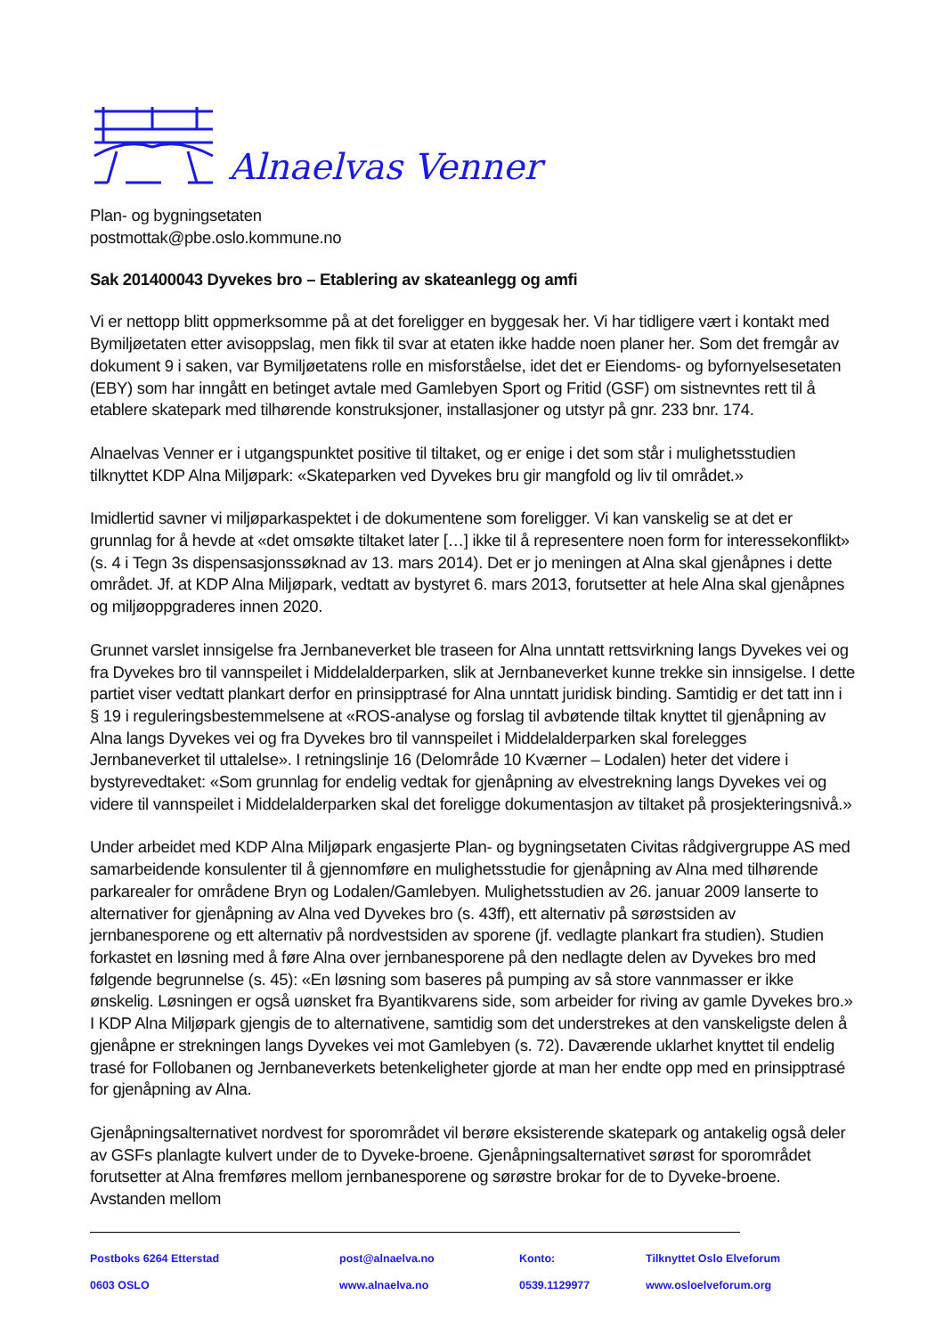Alnaelvas Venner
Plan- og bygningsetaten
postmottak@pbe.oslo.kommune.no
Sak 201400043 Dyvekes bro – Etablering av skateanlegg og amfi
Vi er nettopp blitt oppmerksomme på at det foreligger en byggesak her. Vi har tidligere vært i kontakt med Bymiljøetaten etter avisoppslag, men fikk til svar at etaten ikke hadde noen planer her. Som det fremgår av dokument 9 i saken, var Bymiljøetatens rolle en misforståelse, idet det er Eiendoms- og byfornyelsesetaten (EBY) som har inngått en betinget avtale med Gamlebyen Sport og Fritid (GSF) om sistnevntes rett til å etablere skatepark med tilhørende konstruksjoner, installasjoner og utstyr på gnr. 233 bnr. 174.
Alnaelvas Venner er i utgangspunktet positive til tiltaket, og er enige i det som står i mulighetsstudien tilknyttet KDP Alna Miljøpark: «Skateparken ved Dyvekes bru gir mangfold og liv til området.»
Imidlertid savner vi miljøparkaspektet i de dokumentene som foreligger. Vi kan vanskelig se at det er grunnlag for å hevde at «det omsøkte tiltaket later […] ikke til å representere noen form for interessekonflikt» (s. 4 i Tegn 3s dispensasjonssøknad av 13. mars 2014). Det er jo meningen at Alna skal gjenåpnes i dette området. Jf. at KDP Alna Miljøpark, vedtatt av bystyret 6. mars 2013, forutsetter at hele Alna skal gjenåpnes og miljøoppgraderes innen 2020.
Grunnet varslet innsigelse fra Jernbaneverket ble traseen for Alna unntatt rettsvirkning langs Dyvekes vei og fra Dyvekes bro til vannspeilet i Middelalderparken, slik at Jernbaneverket kunne trekke sin innsigelse. I dette partiet viser vedtatt plankart derfor en prinsipptrasé for Alna unntatt juridisk binding. Samtidig er det tatt inn i § 19 i reguleringsbestemmelsene at «ROS-analyse og forslag til avbøtende tiltak knyttet til gjenåpning av Alna langs Dyvekes vei og fra Dyvekes bro til vannspeilet i Middelalderparken skal forelegges Jernbaneverket til uttalelse». I retningslinje 16 (Delområde 10 Kværner – Lodalen) heter det videre i bystyrevedtaket: «Som grunnlag for endelig vedtak for gjenåpning av elvestrekning langs Dyvekes vei og videre til vannspeilet i Middelalderparken skal det foreligge dokumentasjon av tiltaket på prosjekteringsnivå.»
Under arbeidet med KDP Alna Miljøpark engasjerte Plan- og bygningsetaten Civitas rådgivergruppe AS med samarbeidende konsulenter til å gjennomføre en mulighetsstudie for gjenåpning av Alna med tilhørende parkarealer for områdene Bryn og Lodalen/Gamlebyen. Mulighetsstudien av 26. januar 2009 lanserte to alternativer for gjenåpning av Alna ved Dyvekes bro (s. 43ff), ett alternativ på sørøstsiden av jernbanesporene og ett alternativ på nordvestsiden av sporene (jf. vedlagte plankart fra studien). Studien forkastet en løsning med å føre Alna over jernbanesporene på den nedlagte delen av Dyvekes bro med følgende begrunnelse (s. 45): «En løsning som baseres på pumping av så store vannmasser er ikke ønskelig. Løsningen er også uønsket fra Byantikvarens side, som arbeider for riving av gamle Dyvekes bro.» I KDP Alna Miljøpark gjengis de to alternativene, samtidig som det understrekes at den vanskeligste delen å gjenåpne er strekningen langs Dyvekes vei mot Gamlebyen (s. 72). Daværende uklarhet knyttet til endelig trasé for Follobanen og Jernbaneverkets betenkeligheter gjorde at man her endte opp med en prinsipptrasé for gjenåpning av Alna.
Gjenåpningsalternativet nordvest for sporområdet vil berøre eksisterende skatepark og antakelig også deler av GSFs planlagte kulvert under de to Dyveke-broene. Gjenåpningsalternativet sørøst for sporområdet forutsetter at Alna fremføres mellom jernbanesporene og sørøstre brokar for de to Dyveke-broene. Avstanden mellom
Postboks 6264 Etterstad
post@alnaelva.no
Konto:
Tilknyttet Oslo Elveforum
0603 OSLO
www.alnaelva.no
0539.1129977
www.osloelveforum.org